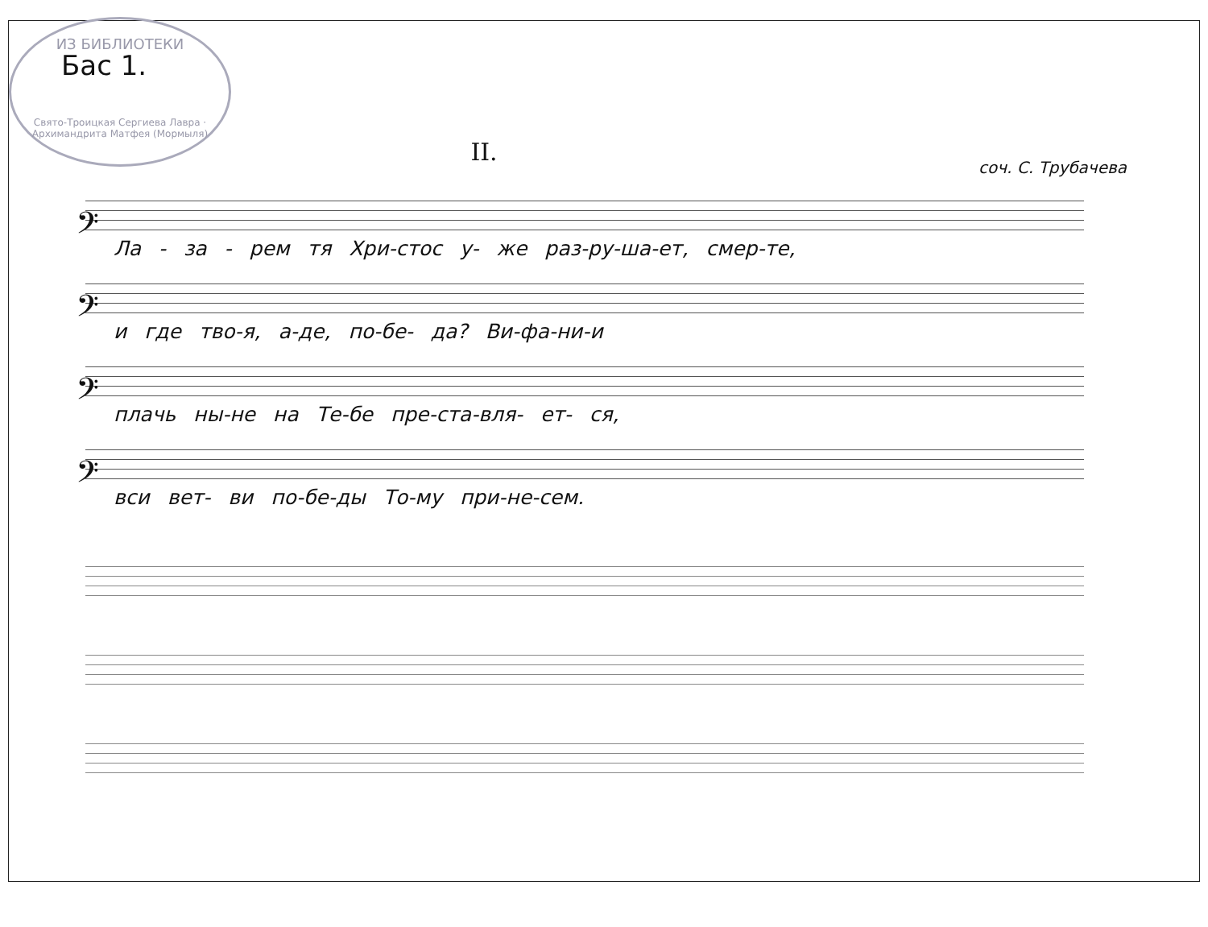ИЗ БИБЛИОТЕКИ
Свято-Троицкая Сергиева Лавра · Архимандрита Матфея (Мормыля)
Бас 1.
II.
соч. С. Трубачева
𝄢
Ла - за - рем тя Хри-стос у- же раз-ру-ша-ет, смер-те,
𝄢
и где тво-я, а-де, по-бе- да? Ви-фа-ни-и
𝄢
плачь ны-не на Те-бе пре-ста-вля- ет- ся,
𝄢
вси вет- ви по-бе-ды То-му при-не-сем.